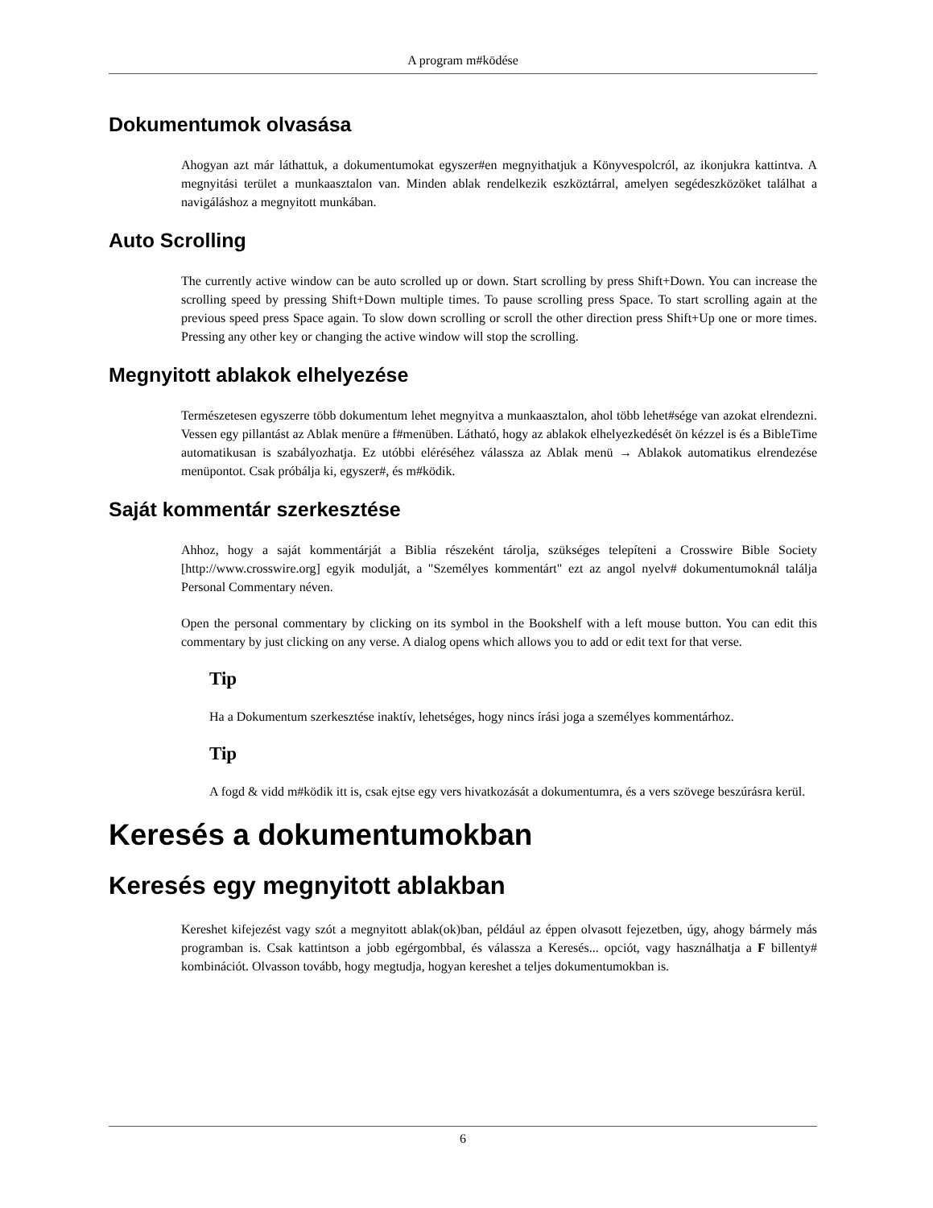A program m#ködése
Dokumentumok olvasása
Ahogyan azt már láthattuk, a dokumentumokat egyszer#en megnyithatjuk a Könyvespolcról, az ikonjukra kattintva. A megnyitási terület a munkaasztalon van. Minden ablak rendelkezik eszköztárral, amelyen segédeszközöket találhat a navigáláshoz a megnyitott munkában.
Auto Scrolling
The currently active window can be auto scrolled up or down. Start scrolling by press Shift+Down. You can increase the scrolling speed by pressing Shift+Down multiple times. To pause scrolling press Space. To start scrolling again at the previous speed press Space again. To slow down scrolling or scroll the other direction press Shift+Up one or more times. Pressing any other key or changing the active window will stop the scrolling.
Megnyitott ablakok elhelyezése
Természetesen egyszerre több dokumentum lehet megnyitva a munkaasztalon, ahol több lehet#sége van azokat elrendezni. Vessen egy pillantást az Ablak menüre a f#menüben. Látható, hogy az ablakok elhelyezkedését ön kézzel is és a BibleTime automatikusan is szabályozhatja. Ez utóbbi eléréséhez válassza az Ablak menü → Ablakok automatikus elrendezése menüpontot. Csak próbálja ki, egyszer#, és m#ködik.
Saját kommentár szerkesztése
Ahhoz, hogy a saját kommentárját a Biblia részeként tárolja, szükséges telepíteni a Crosswire Bible Society [http://www.crosswire.org] egyik modulját, a "Személyes kommentárt" ezt az angol nyelv# dokumentumoknál találja Personal Commentary néven.
Open the personal commentary by clicking on its symbol in the Bookshelf with a left mouse button. You can edit this commentary by just clicking on any verse. A dialog opens which allows you to add or edit text for that verse.
Tip
Ha a Dokumentum szerkesztése inaktív, lehetséges, hogy nincs írási joga a személyes kommentárhoz.
Tip
A fogd & vidd m#ködik itt is, csak ejtse egy vers hivatkozását a dokumentumra, és a vers szövege beszúrásra kerül.
Keresés a dokumentumokban
Keresés egy megnyitott ablakban
Kereshet kifejezést vagy szót a megnyitott ablak(ok)ban, például az éppen olvasott fejezetben, úgy, ahogy bármely más programban is. Csak kattintson a jobb egérgombbal, és válassza a Keresés... opciót, vagy használhatja a F billenty# kombinációt. Olvasson tovább, hogy megtudja, hogyan kereshet a teljes dokumentumokban is.
6